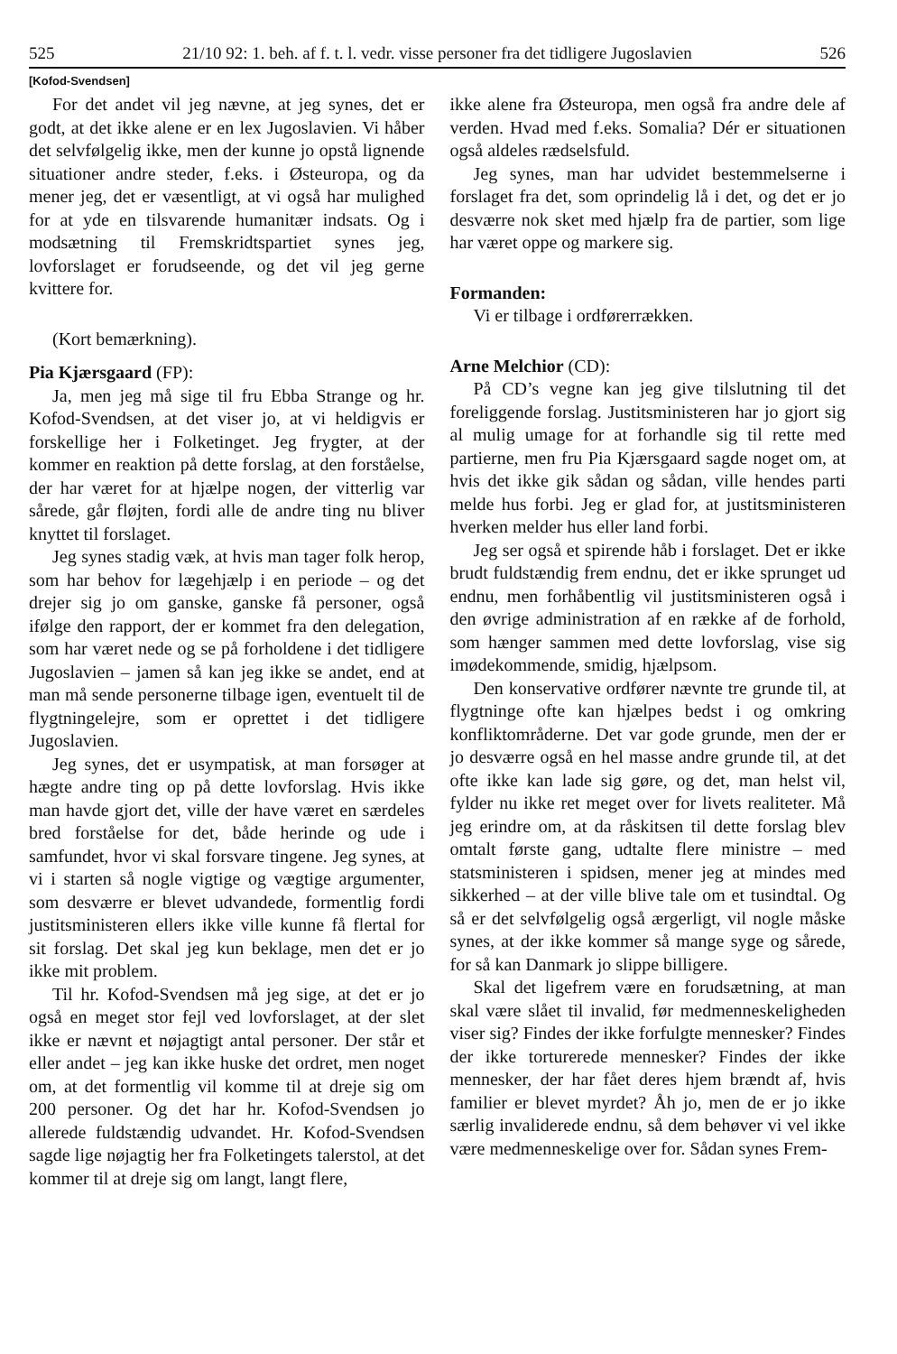525 21/10 92: 1. beh. af f. t. l. vedr. visse personer fra det tidligere Jugoslavien 526
[Kofod-Svendsen]
For det andet vil jeg nævne, at jeg synes, det er godt, at det ikke alene er en lex Jugoslavien. Vi håber det selvfølgelig ikke, men der kunne jo opstå lignende situationer andre steder, f.eks. i Østeuropa, og da mener jeg, det er væsentligt, at vi også har mulighed for at yde en tilsvarende humanitær indsats. Og i modsætning til Fremskridtspartiet synes jeg, lovforslaget er forudseende, og det vil jeg gerne kvittere for.
(Kort bemærkning).
Pia Kjærsgaard (FP):
Ja, men jeg må sige til fru Ebba Strange og hr. Kofod-Svendsen, at det viser jo, at vi heldigvis er forskellige her i Folketinget. Jeg frygter, at der kommer en reaktion på dette forslag, at den forståelse, der har været for at hjælpe nogen, der vitterlig var sårede, går fløjten, fordi alle de andre ting nu bliver knyttet til forslaget.
Jeg synes stadig væk, at hvis man tager folk herop, som har behov for lægehjælp i en periode – og det drejer sig jo om ganske, ganske få personer, også ifølge den rapport, der er kommet fra den delegation, som har været nede og se på forholdene i det tidligere Jugoslavien – jamen så kan jeg ikke se andet, end at man må sende personerne tilbage igen, eventuelt til de flygtningelejre, som er oprettet i det tidligere Jugoslavien.
Jeg synes, det er usympatisk, at man forsøger at hægte andre ting op på dette lovforslag. Hvis ikke man havde gjort det, ville der have været en særdeles bred forståelse for det, både herinde og ude i samfundet, hvor vi skal forsvare tingene. Jeg synes, at vi i starten så nogle vigtige og vægtige argumenter, som desværre er blevet udvandede, formentlig fordi justitsministeren ellers ikke ville kunne få flertal for sit forslag. Det skal jeg kun beklage, men det er jo ikke mit problem.
Til hr. Kofod-Svendsen må jeg sige, at det er jo også en meget stor fejl ved lovforslaget, at der slet ikke er nævnt et nøjagtigt antal personer. Der står et eller andet – jeg kan ikke huske det ordret, men noget om, at det formentlig vil komme til at dreje sig om 200 personer. Og det har hr. Kofod-Svendsen jo allerede fuldstændig udvandet. Hr. Kofod-Svendsen sagde lige nøjagtig her fra Folketingets talerstol, at det kommer til at dreje sig om langt, langt flere,
ikke alene fra Østeuropa, men også fra andre dele af verden. Hvad med f.eks. Somalia? Dér er situationen også aldeles rædselsfuld.
Jeg synes, man har udvidet bestemmelserne i forslaget fra det, som oprindelig lå i det, og det er jo desværre nok sket med hjælp fra de partier, som lige har været oppe og markere sig.
Formanden:
Vi er tilbage i ordførerrækken.
Arne Melchior (CD):
På CD’s vegne kan jeg give tilslutning til det foreliggende forslag. Justitsministeren har jo gjort sig al mulig umage for at forhandle sig til rette med partierne, men fru Pia Kjærsgaard sagde noget om, at hvis det ikke gik sådan og sådan, ville hendes parti melde hus forbi. Jeg er glad for, at justitsministeren hverken melder hus eller land forbi.
Jeg ser også et spirende håb i forslaget. Det er ikke brudt fuldstændig frem endnu, det er ikke sprunget ud endnu, men forhåbentlig vil justitsministeren også i den øvrige administration af en række af de forhold, som hænger sammen med dette lovforslag, vise sig imødekommende, smidig, hjælpsom.
Den konservative ordfører nævnte tre grunde til, at flygtninge ofte kan hjælpes bedst i og omkring konfliktområderne. Det var gode grunde, men der er jo desværre også en hel masse andre grunde til, at det ofte ikke kan lade sig gøre, og det, man helst vil, fylder nu ikke ret meget over for livets realiteter. Må jeg erindre om, at da råskitsen til dette forslag blev omtalt første gang, udtalte flere ministre – med statsministeren i spidsen, mener jeg at mindes med sikkerhed – at der ville blive tale om et tusindtal. Og så er det selvfølgelig også ærgerligt, vil nogle måske synes, at der ikke kommer så mange syge og sårede, for så kan Danmark jo slippe billigere.
Skal det ligefrem være en forudsætning, at man skal være slået til invalid, før medmenneskeligheden viser sig? Findes der ikke forfulgte mennesker? Findes der ikke torturerede mennesker? Findes der ikke mennesker, der har fået deres hjem brændt af, hvis familier er blevet myrdet? Åh jo, men de er jo ikke særlig invaliderede endnu, så dem behøver vi vel ikke være medmenneskelige over for. Sådan synes Frem-